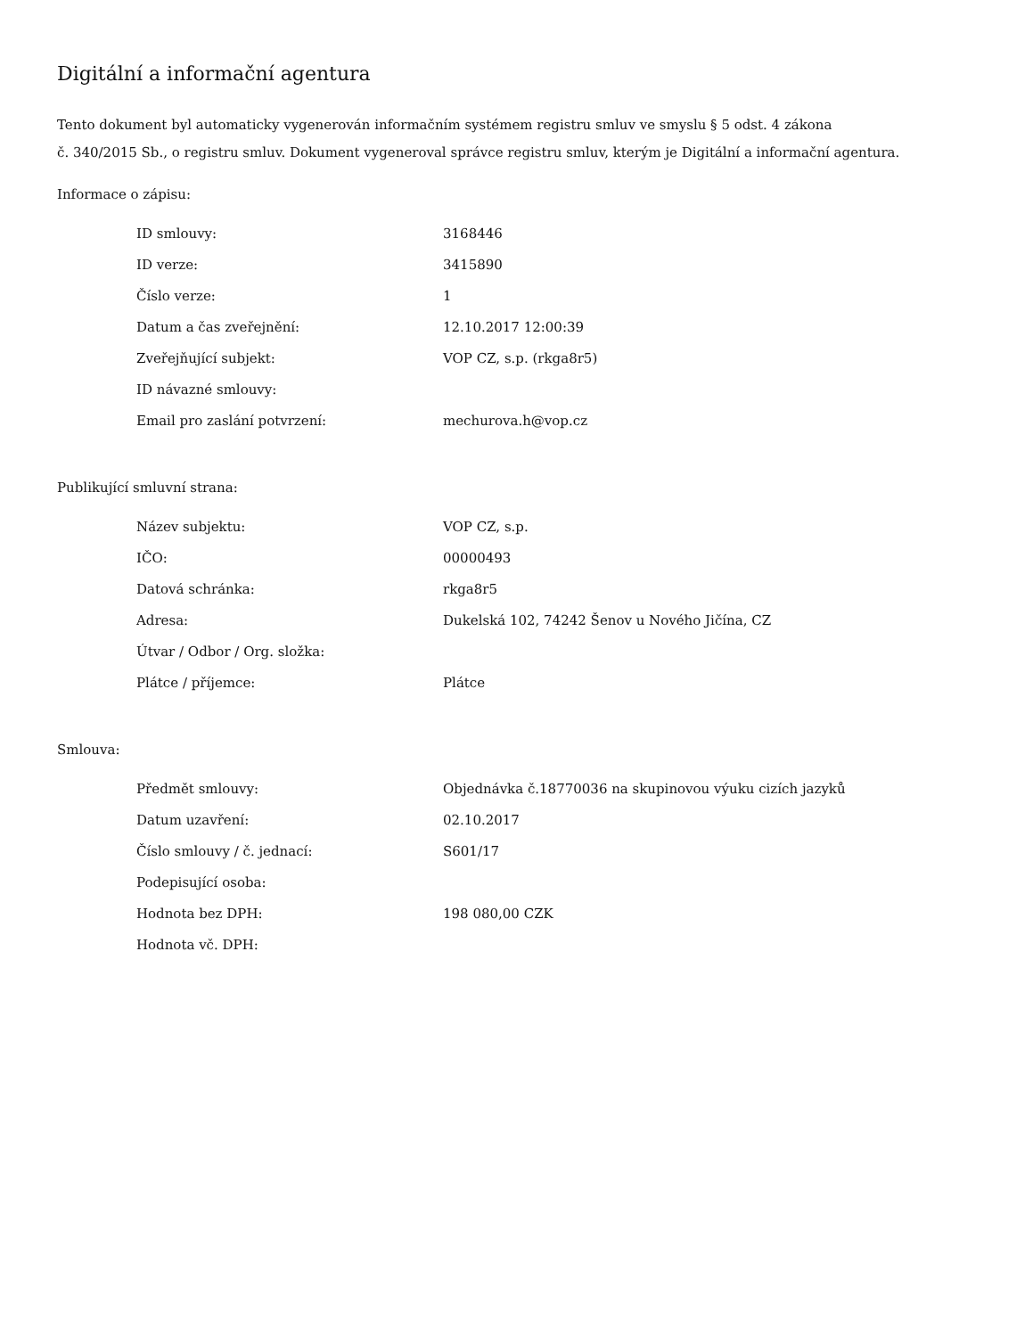Digitální a informační agentura
Tento dokument byl automaticky vygenerován informačním systémem registru smluv ve smyslu § 5 odst. 4 zákona
č. 340/2015 Sb., o registru smluv. Dokument vygeneroval správce registru smluv, kterým je Digitální a informační agentura.
Informace o zápisu:
| ID smlouvy: | 3168446 |
| ID verze: | 3415890 |
| Číslo verze: | 1 |
| Datum a čas zveřejnění: | 12.10.2017 12:00:39 |
| Zveřejňující subjekt: | VOP CZ, s.p. (rkga8r5) |
| ID návazné smlouvy: | |
| Email pro zaslání potvrzení: | mechurova.h@vop.cz |
Publikující smluvní strana:
| Název subjektu: | VOP CZ, s.p. |
| IČO: | 00000493 |
| Datová schránka: | rkga8r5 |
| Adresa: | Dukelská 102, 74242 Šenov u Nového Jičína, CZ |
| Útvar / Odbor / Org. složka: | |
| Plátce / příjemce: | Plátce |
Smlouva:
| Předmět smlouvy: | Objednávka č.18770036 na skupinovou výuku cizích jazyků |
| Datum uzavření: | 02.10.2017 |
| Číslo smlouvy / č. jednací: | S601/17 |
| Podepisující osoba: | |
| Hodnota bez DPH: | 198 080,00 CZK |
| Hodnota vč. DPH: | |